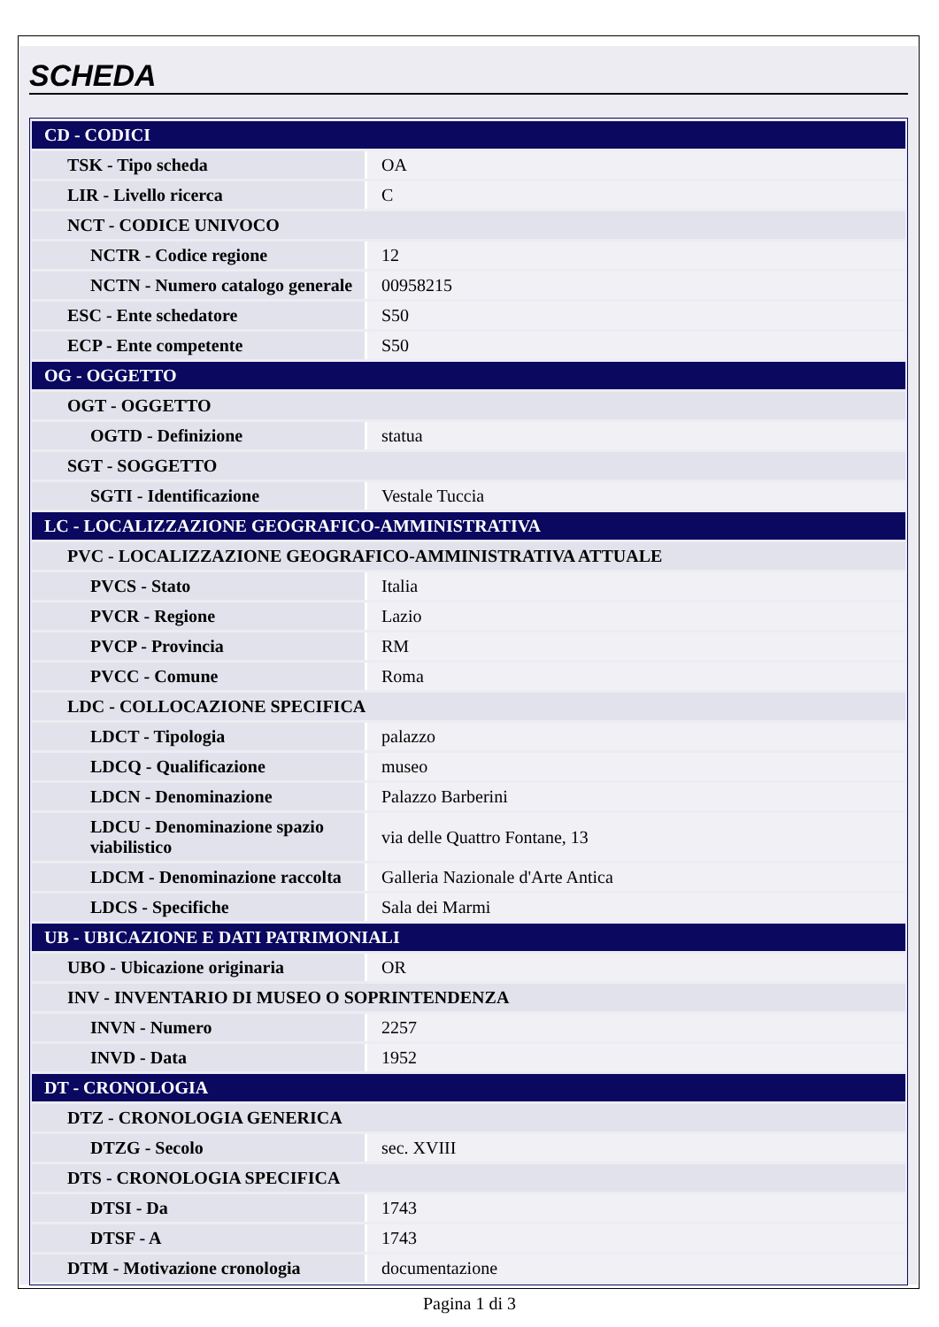SCHEDA
| CD - CODICI | |
| TSK - Tipo scheda | OA |
| LIR - Livello ricerca | C |
| NCT - CODICE UNIVOCO | |
| NCTR - Codice regione | 12 |
| NCTN - Numero catalogo generale | 00958215 |
| ESC - Ente schedatore | S50 |
| ECP - Ente competente | S50 |
| OG - OGGETTO | |
| OGT - OGGETTO | |
| OGTD - Definizione | statua |
| SGT - SOGGETTO | |
| SGTI - Identificazione | Vestale Tuccia |
| LC - LOCALIZZAZIONE GEOGRAFICO-AMMINISTRATIVA | |
| PVC - LOCALIZZAZIONE GEOGRAFICO-AMMINISTRATIVA ATTUALE | |
| PVCS - Stato | Italia |
| PVCR - Regione | Lazio |
| PVCP - Provincia | RM |
| PVCC - Comune | Roma |
| LDC - COLLOCAZIONE SPECIFICA | |
| LDCT - Tipologia | palazzo |
| LDCQ - Qualificazione | museo |
| LDCN - Denominazione | Palazzo Barberini |
| LDCU - Denominazione spazio viabilistico | via delle Quattro Fontane, 13 |
| LDCM - Denominazione raccolta | Galleria Nazionale d'Arte Antica |
| LDCS - Specifiche | Sala dei Marmi |
| UB - UBICAZIONE E DATI PATRIMONIALI | |
| UBO - Ubicazione originaria | OR |
| INV - INVENTARIO DI MUSEO O SOPRINTENDENZA | |
| INVN - Numero | 2257 |
| INVD - Data | 1952 |
| DT - CRONOLOGIA | |
| DTZ - CRONOLOGIA GENERICA | |
| DTZG - Secolo | sec. XVIII |
| DTS - CRONOLOGIA SPECIFICA | |
| DTSI - Da | 1743 |
| DTSF - A | 1743 |
| DTM - Motivazione cronologia | documentazione |
Pagina 1 di 3